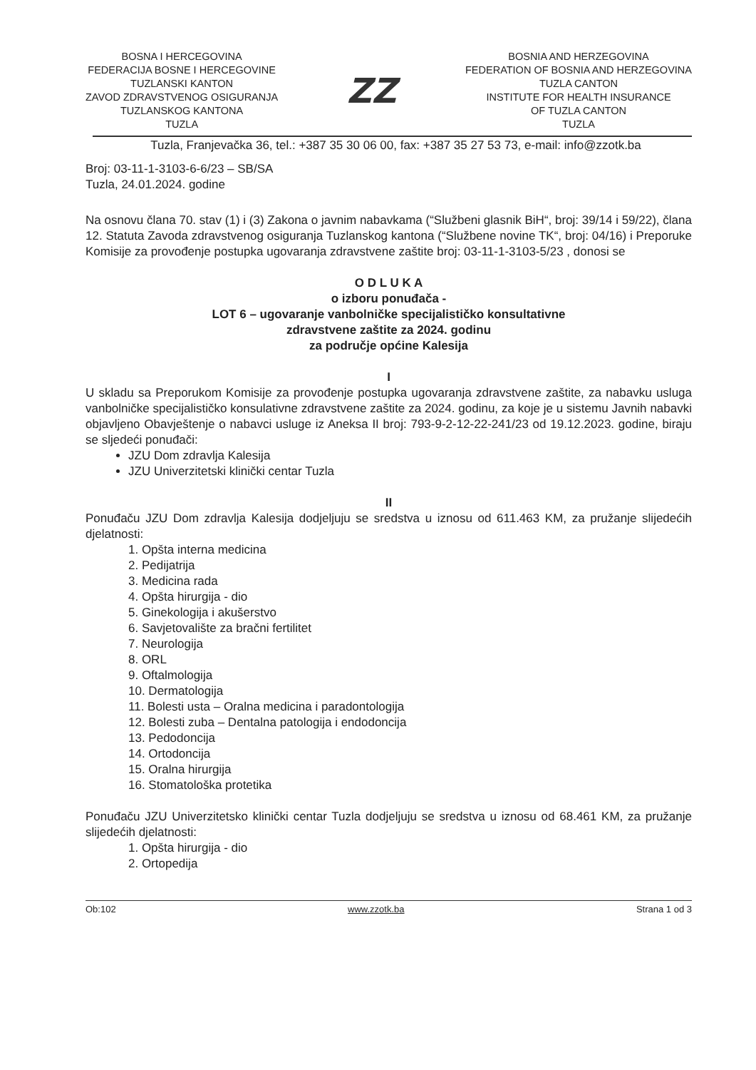BOSNA I HERCEGOVINA
FEDERACIJA BOSNE I HERCEGOVINE
TUZLANSKI KANTON
ZAVOD ZDRAVSTVENOG OSIGURANJA
TUZLANSKOG KANTONA
TUZLA
ZZ
BOSNIA AND HERZEGOVINA
FEDERATION OF BOSNIA AND HERZEGOVINA
TUZLA CANTON
INSTITUTE FOR HEALTH INSURANCE
OF TUZLA CANTON
TUZLA
Tuzla, Franjevačka 36, tel.: +387 35 30 06 00, fax: +387 35 27 53 73, e-mail: info@zzotk.ba
Broj: 03-11-1-3103-6-6/23 – SB/SA
Tuzla, 24.01.2024. godine
Na osnovu člana 70. stav (1) i (3) Zakona o javnim nabavkama (“Službeni glasnik BiH“, broj: 39/14 i 59/22), člana 12. Statuta Zavoda zdravstvenog osiguranja Tuzlanskog kantona (“Službene novine TK“, broj: 04/16) i Preporuke Komisije za provođenje postupka ugovaranja zdravstvene zaštite broj: 03-11-1-3103-5/23 , donosi se
O D L U K A
o izboru ponuđača -
LOT 6 – ugovaranje vanbolničke specijalističko konsultativne
zdravstvene zaštite za 2024. godinu
za područje općine Kalesija
I
U skladu sa Preporukom Komisije za provođenje postupka ugovaranja zdravstvene zaštite, za nabavku usluga vanbolničke specijalističko konsulativne zdravstvene zaštite za 2024. godinu, za koje je u sistemu Javnih nabavki objavljeno Obavještenje o nabavci usluge iz Aneksa II broj: 793-9-2-12-22-241/23 od 19.12.2023. godine, biraju se sljedeći ponuđači:
JZU Dom zdravlja Kalesija
JZU Univerzitetski klinički centar Tuzla
II
Ponuđaču JZU Dom zdravlja Kalesija dodjeljuju se sredstva u iznosu od 611.463 KM, za pružanje slijedećih djelatnosti:
1. Opšta interna medicina
2. Pedijatrija
3. Medicina rada
4. Opšta hirurgija - dio
5. Ginekologija i akušerstvo
6. Savjetovalište za bračni fertilitet
7. Neurologija
8. ORL
9. Oftalmologija
10. Dermatologija
11. Bolesti usta – Oralna medicina i paradontologija
12. Bolesti zuba – Dentalna patologija i endodoncija
13. Pedodoncija
14. Ortodoncija
15. Oralna hirurgija
16. Stomatološka protetika
Ponuđaču JZU Univerzitetsko klinički centar Tuzla dodjeljuju se sredstva u iznosu od 68.461 KM, za pružanje slijedećih djelatnosti:
1. Opšta hirurgija - dio
2. Ortopedija
Ob:102 www.zzotk.ba Strana 1 od 3